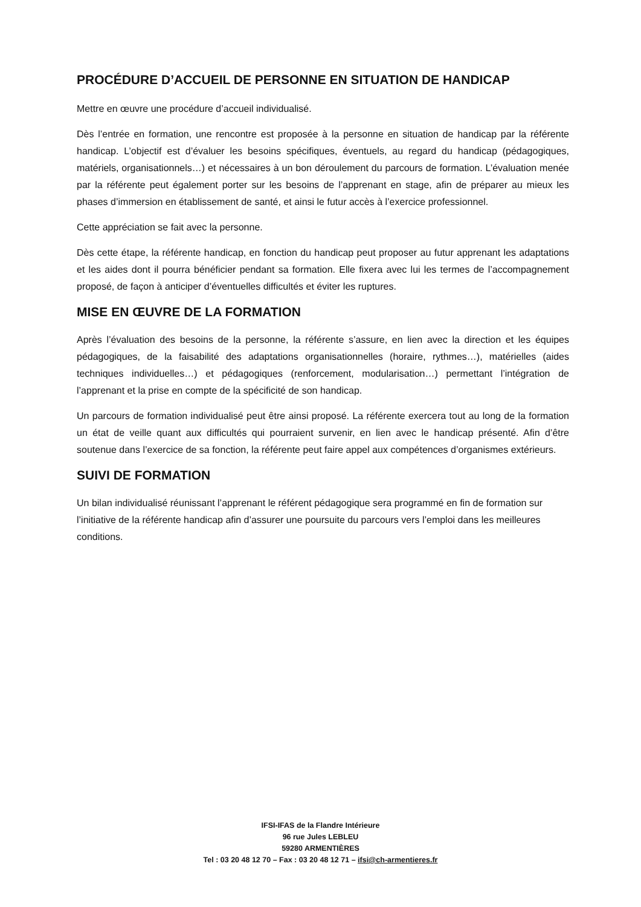PROCÉDURE D’ACCUEIL DE PERSONNE EN SITUATION DE HANDICAP
Mettre en œuvre une procédure d’accueil individualisé.
Dès l’entrée en formation, une rencontre est proposée à la personne en situation de handicap par la référente handicap. L’objectif est d’évaluer les besoins spécifiques, éventuels, au regard du handicap (pédagogiques, matériels, organisationnels…) et nécessaires à un bon déroulement du parcours de formation. L’évaluation menée par la référente peut également porter sur les besoins de l’apprenant en stage, afin de préparer au mieux les phases d’immersion en établissement de santé, et ainsi le futur accès à l’exercice professionnel.
Cette appréciation se fait avec la personne.
Dès cette étape, la référente handicap, en fonction du handicap peut proposer au futur apprenant les adaptations et les aides dont il pourra bénéficier pendant sa formation. Elle fixera avec lui les termes de l’accompagnement proposé, de façon à anticiper d’éventuelles difficultés et éviter les ruptures.
MISE EN ŒUVRE DE LA FORMATION
Après l’évaluation des besoins de la personne, la référente s’assure, en lien avec la direction et les équipes pédagogiques, de la faisabilité des adaptations organisationnelles (horaire, rythmes…), matérielles (aides techniques individuelles…) et pédagogiques (renforcement, modularisation…) permettant l’intégration de l’apprenant et la prise en compte de la spécificité de son handicap.
Un parcours de formation individualisé peut être ainsi proposé. La référente exercera tout au long de la formation un état de veille quant aux difficultés qui pourraient survenir, en lien avec le handicap présenté. Afin d’être soutenue dans l’exercice de sa fonction, la référente peut faire appel aux compétences d’organismes extérieurs.
SUIVI DE FORMATION
Un bilan individualisé réunissant l’apprenant le référent pédagogique sera programmé en fin de formation sur l’initiative de la référente handicap afin d’assurer une poursuite du parcours vers l’emploi dans les meilleures conditions.
IFSI-IFAS de la Flandre Intérieure
96 rue Jules LEBLEU
59280 ARMENTIÈRES
Tel : 03 20 48 12 70 – Fax : 03 20 48 12 71 – ifsi@ch-armentieres.fr